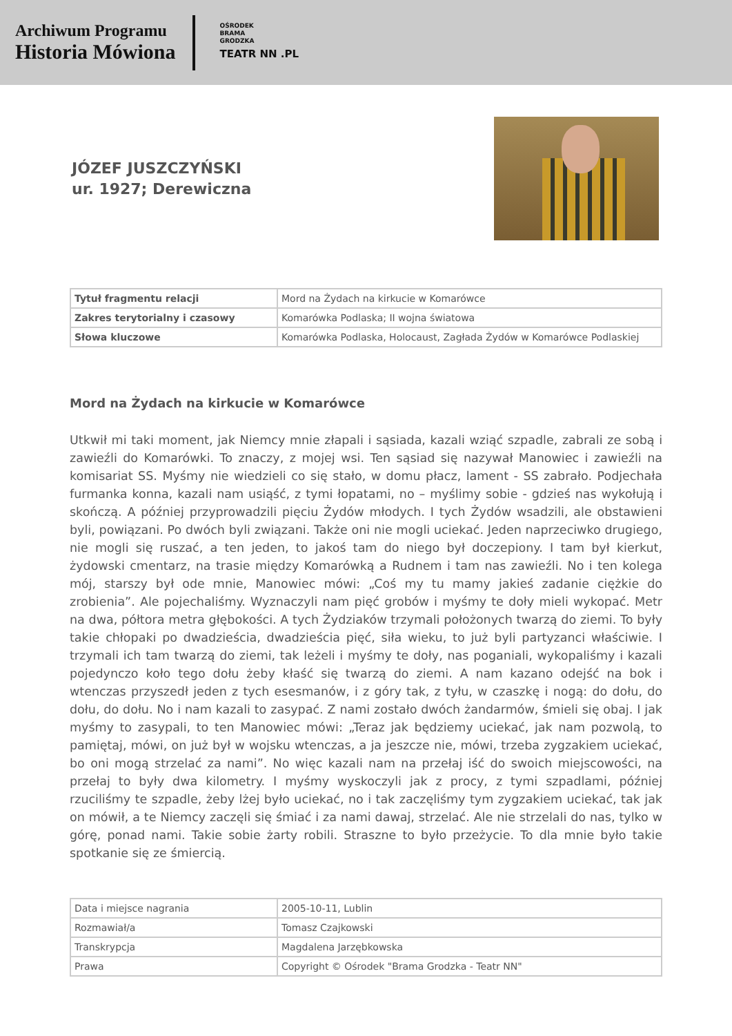Archiwum Programu
Historia Mówiona
OŚRODEK
BRAMA
GRODZKA
TEATR NN .PL
JÓZEF JUSZCZYŃSKI
ur. 1927; Derewiczna
| Tytuł fragmentu relacji | Mord na Żydach na kirkucie w Komarówce |
| Zakres terytorialny i czasowy | Komarówka Podlaska; II wojna światowa |
| Słowa kluczowe | Komarówka Podlaska, Holocaust, Zagłada Żydów w Komarówce Podlaskiej |
Mord na Żydach na kirkucie w Komarówce
Utkwił mi taki moment, jak Niemcy mnie złapali i sąsiada, kazali wziąć szpadle, zabrali ze sobą i zawieźli do Komarówki. To znaczy, z mojej wsi. Ten sąsiad się nazywał Manowiec i zawieźli na komisariat SS. Myśmy nie wiedzieli co się stało, w domu płacz, lament - SS zabrało. Podjechała furmanka konna, kazali nam usiąść, z tymi łopatami, no – myślimy sobie - gdzieś nas wykołują i skończą. A później przyprowadzili pięciu Żydów młodych. I tych Żydów wsadzili, ale obstawieni byli, powiązani. Po dwóch byli związani. Także oni nie mogli uciekać. Jeden naprzeciwko drugiego, nie mogli się ruszać, a ten jeden, to jakoś tam do niego był doczepiony. I tam był kierkut, żydowski cmentarz, na trasie między Komarówką a Rudnem i tam nas zawieźli. No i ten kolega mój, starszy był ode mnie, Manowiec mówi: „Coś my tu mamy jakieś zadanie ciężkie do zrobienia”. Ale pojechaliśmy. Wyznaczyli nam pięć grobów i myśmy te doły mieli wykopać. Metr na dwa, półtora metra głębokości. A tych Żydziaków trzymali położonych twarzą do ziemi. To były takie chłopaki po dwadzieścia, dwadzieścia pięć, siła wieku, to już byli partyzanci właściwie. I trzymali ich tam twarzą do ziemi, tak leżeli i myśmy te doły, nas poganiali, wykopaliśmy i kazali pojedynczo koło tego dołu żeby kłaść się twarzą do ziemi. A nam kazano odejść na bok i wtenczas przyszedł jeden z tych esesmanów, i z góry tak, z tyłu, w czaszkę i nogą: do dołu, do dołu, do dołu. No i nam kazali to zasypać. Z nami zostało dwóch żandarmów, śmieli się obaj. I jak myśmy to zasypali, to ten Manowiec mówi: „Teraz jak będziemy uciekać, jak nam pozwolą, to pamiętaj, mówi, on już był w wojsku wtenczas, a ja jeszcze nie, mówi, trzeba zygzakiem uciekać, bo oni mogą strzelać za nami”. No więc kazali nam na przełaj iść do swoich miejscowości, na przełaj to były dwa kilometry. I myśmy wyskoczyli jak z procy, z tymi szpadlami, później rzuciliśmy te szpadle, żeby lżej było uciekać, no i tak zaczęliśmy tym zygzakiem uciekać, tak jak on mówił, a te Niemcy zaczęli się śmiać i za nami dawaj, strzelać. Ale nie strzelali do nas, tylko w górę, ponad nami. Takie sobie żarty robili. Straszne to było przeżycie. To dla mnie było takie spotkanie się ze śmiercią.
| Data i miejsce nagrania | 2005-10-11, Lublin |
| Rozmawiał/a | Tomasz Czajkowski |
| Transkrypcja | Magdalena Jarzębkowska |
| Prawa | Copyright © Ośrodek "Brama Grodzka - Teatr NN" |